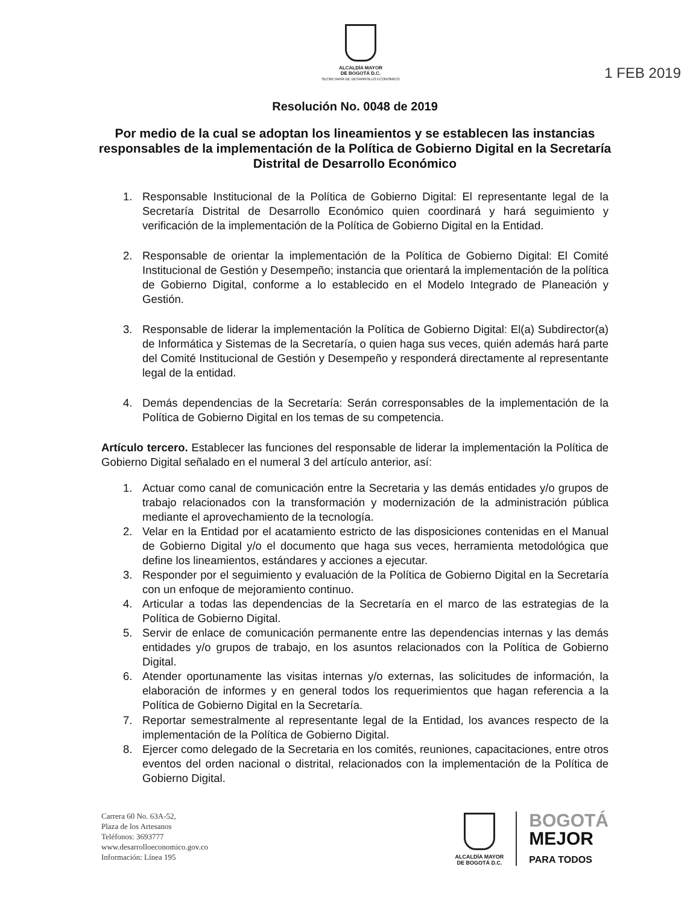ALCALDÍA MAYOR
DE BOGOTÁ D.C.
SECRETARÍA DE DESARROLLO ECONÓMICO
1 FEB 2019
Resolución No. 0048 de 2019
Por medio de la cual se adoptan los lineamientos y se establecen las instancias responsables de la implementación de la Política de Gobierno Digital en la Secretaría Distrital de Desarrollo Económico
1. Responsable Institucional de la Política de Gobierno Digital: El representante legal de la Secretaría Distrital de Desarrollo Económico quien coordinará y hará seguimiento y verificación de la implementación de la Política de Gobierno Digital en la Entidad.
2. Responsable de orientar la implementación de la Política de Gobierno Digital: El Comité Institucional de Gestión y Desempeño; instancia que orientará la implementación de la política de Gobierno Digital, conforme a lo establecido en el Modelo Integrado de Planeación y Gestión.
3. Responsable de liderar la implementación la Política de Gobierno Digital: El(a) Subdirector(a) de Informática y Sistemas de la Secretaría, o quien haga sus veces, quién además hará parte del Comité Institucional de Gestión y Desempeño y responderá directamente al representante legal de la entidad.
4. Demás dependencias de la Secretaría: Serán corresponsables de la implementación de la Política de Gobierno Digital en los temas de su competencia.
Artículo tercero. Establecer las funciones del responsable de liderar la implementación la Política de Gobierno Digital señalado en el numeral 3 del artículo anterior, así:
1. Actuar como canal de comunicación entre la Secretaria y las demás entidades y/o grupos de trabajo relacionados con la transformación y modernización de la administración pública mediante el aprovechamiento de la tecnología.
2. Velar en la Entidad por el acatamiento estricto de las disposiciones contenidas en el Manual de Gobierno Digital y/o el documento que haga sus veces, herramienta metodológica que define los lineamientos, estándares y acciones a ejecutar.
3. Responder por el seguimiento y evaluación de la Política de Gobierno Digital en la Secretaría con un enfoque de mejoramiento continuo.
4. Articular a todas las dependencias de la Secretaría en el marco de las estrategias de la Política de Gobierno Digital.
5. Servir de enlace de comunicación permanente entre las dependencias internas y las demás entidades y/o grupos de trabajo, en los asuntos relacionados con la Política de Gobierno Digital.
6. Atender oportunamente las visitas internas y/o externas, las solicitudes de información, la elaboración de informes y en general todos los requerimientos que hagan referencia a la Política de Gobierno Digital en la Secretaría.
7. Reportar semestralmente al representante legal de la Entidad, los avances respecto de la implementación de la Política de Gobierno Digital.
8. Ejercer como delegado de la Secretaria en los comités, reuniones, capacitaciones, entre otros eventos del orden nacional o distrital, relacionados con la implementación de la Política de Gobierno Digital.
Carrera 60 No. 63A-52,
Plaza de los Artesanos
Teléfonos: 3693777
www.desarrolloeconomico.gov.co
Información: Línea 195
ALCALDÍA MAYOR
DE BOGOTÁ D.C.
BOGOTÁ
MEJOR
PARA TODOS